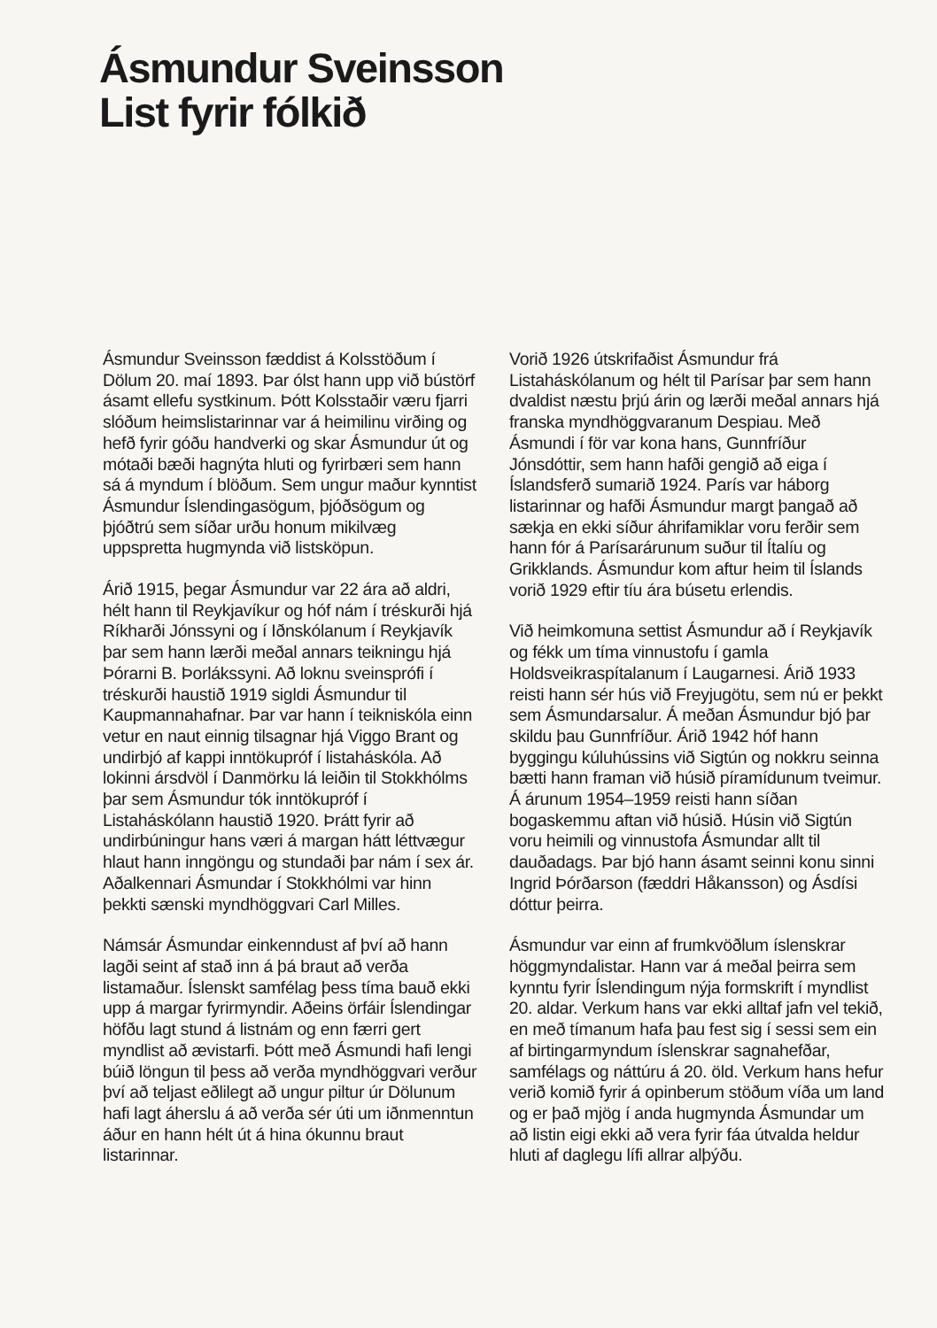Ásmundur Sveinsson
List fyrir fólkið
Ásmundur Sveinsson fæddist á Kolsstöðum í Dölum 20. maí 1893. Þar ólst hann upp við bústörf ásamt ellefu systkinum. Þótt Kolsstaðir væru fjarri slóðum heimslistarinnar var á heimilinu virðing og hefð fyrir góðu handverki og skar Ásmundur út og mótaði bæði hagnýta hluti og fyrirbæri sem hann sá á myndum í blöðum. Sem ungur maður kynntist Ásmundur Íslendingasögum, þjóðsögum og þjóðtrú sem síðar urðu honum mikilvæg uppspretta hugmynda við listsköpun.
Árið 1915, þegar Ásmundur var 22 ára að aldri, hélt hann til Reykjavíkur og hóf nám í tréskurði hjá Ríkharði Jónssyni og í Iðnskólanum í Reykjavík þar sem hann lærði meðal annars teikningu hjá Þórarni B. Þorlákssyni. Að loknu sveinsprófi í tréskurði haustið 1919 sigldi Ásmundur til Kaupmannahafnar. Þar var hann í teikniskóla einn vetur en naut einnig tilsagnar hjá Viggo Brant og undirbjó af kappi inntökupróf í listaháskóla. Að lokinni ársdvöl í Danmörku lá leiðin til Stokkhólms þar sem Ásmundur tók inntökupróf í Listaháskólann haustið 1920. Þrátt fyrir að undirbúningur hans væri á margan hátt léttvægur hlaut hann inngöngu og stundaði þar nám í sex ár. Aðalkennari Ásmundar í Stokkhólmi var hinn þekkti sænski myndhöggvari Carl Milles.
Námsár Ásmundar einkenndust af því að hann lagði seint af stað inn á þá braut að verða listamaður. Íslenskt samfélag þess tíma bauð ekki upp á margar fyrirmyndir. Aðeins örfáir Íslendingar höfðu lagt stund á listnám og enn færri gert myndlist að ævistarfi. Þótt með Ásmundi hafi lengi búið löngun til þess að verða myndhöggvari verður því að teljast eðlilegt að ungur piltur úr Dölunum hafi lagt áherslu á að verða sér úti um iðnmenntun áður en hann hélt út á hina ókunnu braut listarinnar.
Vorið 1926 útskrifaðist Ásmundur frá Listaháskólanum og hélt til Parísar þar sem hann dvaldist næstu þrjú árin og lærði meðal annars hjá franska myndhöggvaranum Despiau. Með Ásmundi í för var kona hans, Gunnfríður Jónsdóttir, sem hann hafði gengið að eiga í Íslandsferð sumarið 1924. París var háborg listarinnar og hafði Ásmundur margt þangað að sækja en ekki síður áhrifamiklar voru ferðir sem hann fór á Parísarárunum suður til Ítalíu og Grikklands. Ásmundur kom aftur heim til Íslands vorið 1929 eftir tíu ára búsetu erlendis.
Við heimkomuna settist Ásmundur að í Reykjavík og fékk um tíma vinnustofu í gamla Holdsveikraspítalanum í Laugarnesi. Árið 1933 reisti hann sér hús við Freyjugötu, sem nú er þekkt sem Ásmundarsalur. Á meðan Ásmundur bjó þar skildu þau Gunnfríður. Árið 1942 hóf hann byggingu kúluhússins við Sigtún og nokkru seinna bætti hann framan við húsið píramídunum tveimur. Á árunum 1954–1959 reisti hann síðan bogaskemmu aftan við húsið. Húsin við Sigtún voru heimili og vinnustofa Ásmundar allt til dauðadags. Þar bjó hann ásamt seinni konu sinni Ingrid Þórðarson (fæddri Håkansson) og Ásdísi dóttur þeirra.
Ásmundur var einn af frumkvöðlum íslenskrar höggmyndalistar. Hann var á meðal þeirra sem kynntu fyrir Íslendingum nýja formskrift í myndlist 20. aldar. Verkum hans var ekki alltaf jafn vel tekið, en með tímanum hafa þau fest sig í sessi sem ein af birtingarmyndum íslenskrar sagnahefðar, samfélags og náttúru á 20. öld. Verkum hans hefur verið komið fyrir á opinberum stöðum víða um land og er það mjög í anda hugmynda Ásmundar um að listin eigi ekki að vera fyrir fáa útvalda heldur hluti af daglegu lífi allrar alþýðu.